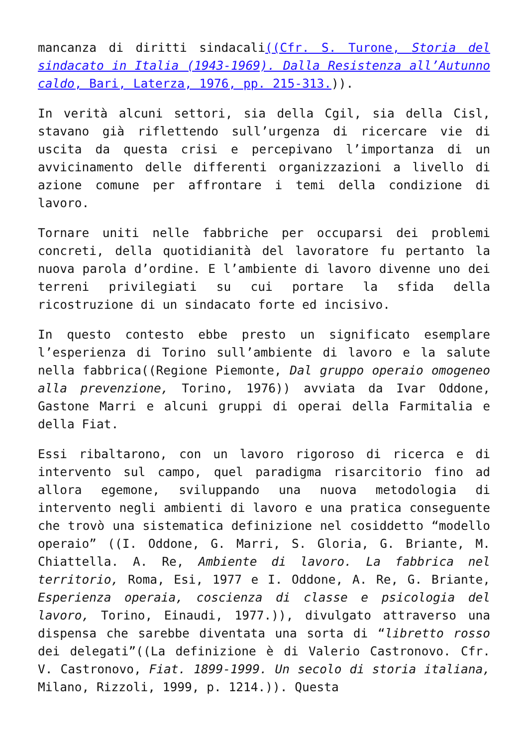mancanza di diritti sindacali((Cfr. S. Turone, Storia del sindacato in Italia (1943-1969). Dalla Resistenza all’Autunno caldo, Bari, Laterza, 1976, pp. 215-313.)).
In verità alcuni settori, sia della Cgil, sia della Cisl, stavano già riflettendo sull’urgenza di ricercare vie di uscita da questa crisi e percepivano l’importanza di un avvicinamento delle differenti organizzazioni a livello di azione comune per affrontare i temi della condizione di lavoro.
Tornare uniti nelle fabbriche per occuparsi dei problemi concreti, della quotidianità del lavoratore fu pertanto la nuova parola d’ordine. E l’ambiente di lavoro divenne uno dei terreni privilegiati su cui portare la sfida della ricostruzione di un sindacato forte ed incisivo.
In questo contesto ebbe presto un significato esemplare l’esperienza di Torino sull’ambiente di lavoro e la salute nella fabbrica((Regione Piemonte, Dal gruppo operaio omogeneo alla prevenzione, Torino, 1976)) avviata da Ivar Oddone, Gastone Marri e alcuni gruppi di operai della Farmitalia e della Fiat.
Essi ribaltarono, con un lavoro rigoroso di ricerca e di intervento sul campo, quel paradigma risarcitorio fino ad allora egemone, sviluppando una nuova metodologia di intervento negli ambienti di lavoro e una pratica conseguente che trovò una sistematica definizione nel cosiddetto “modello operaio” ((I. Oddone, G. Marri, S. Gloria, G. Briante, M. Chiattella. A. Re, Ambiente di lavoro. La fabbrica nel territorio, Roma, Esi, 1977 e I. Oddone, A. Re, G. Briante, Esperienza operaia, coscienza di classe e psicologia del lavoro, Torino, Einaudi, 1977.)), divulgato attraverso una dispensa che sarebbe diventata una sorta di “libretto rosso dei delegati”((La definizione è di Valerio Castronovo. Cfr. V. Castronovo, Fiat. 1899-1999. Un secolo di storia italiana, Milano, Rizzoli, 1999, p. 1214.)). Questa